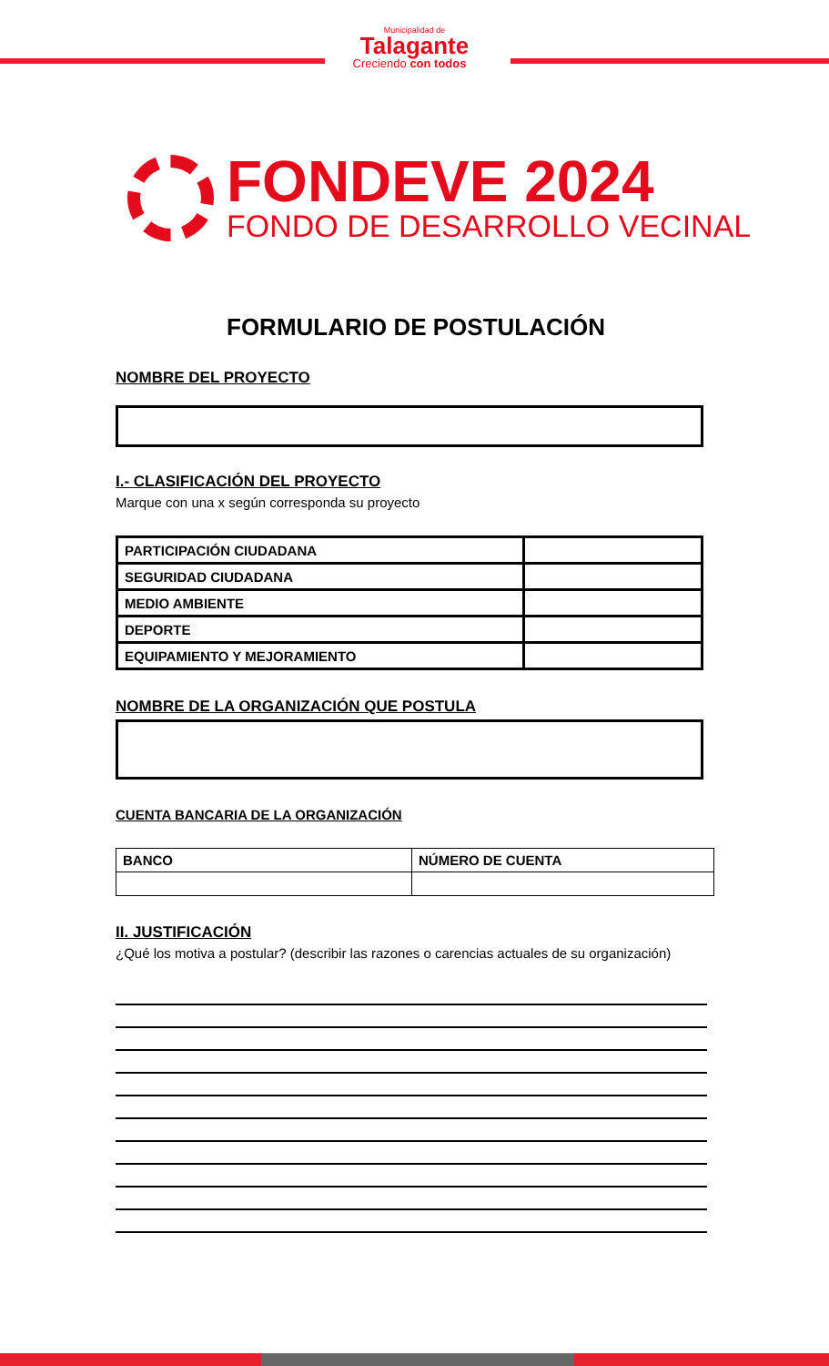Municipalidad de
Talagante
Creciendo con todos
FONDEVE 2024
FONDO DE DESARROLLO VECINAL
FORMULARIO DE POSTULACIÓN
NOMBRE DEL PROYECTO
I.- CLASIFICACIÓN DEL PROYECTO
Marque con una x según corresponda su proyecto
| PARTICIPACIÓN CIUDADANA | |
| SEGURIDAD CIUDADANA | |
| MEDIO AMBIENTE | |
| DEPORTE | |
| EQUIPAMIENTO Y MEJORAMIENTO | |
NOMBRE DE LA ORGANIZACIÓN QUE POSTULA
CUENTA BANCARIA DE LA ORGANIZACIÓN
| BANCO | NÚMERO DE CUENTA |
II. JUSTIFICACIÓN
¿Qué los motiva a postular? (describir las razones o carencias actuales de su organización)